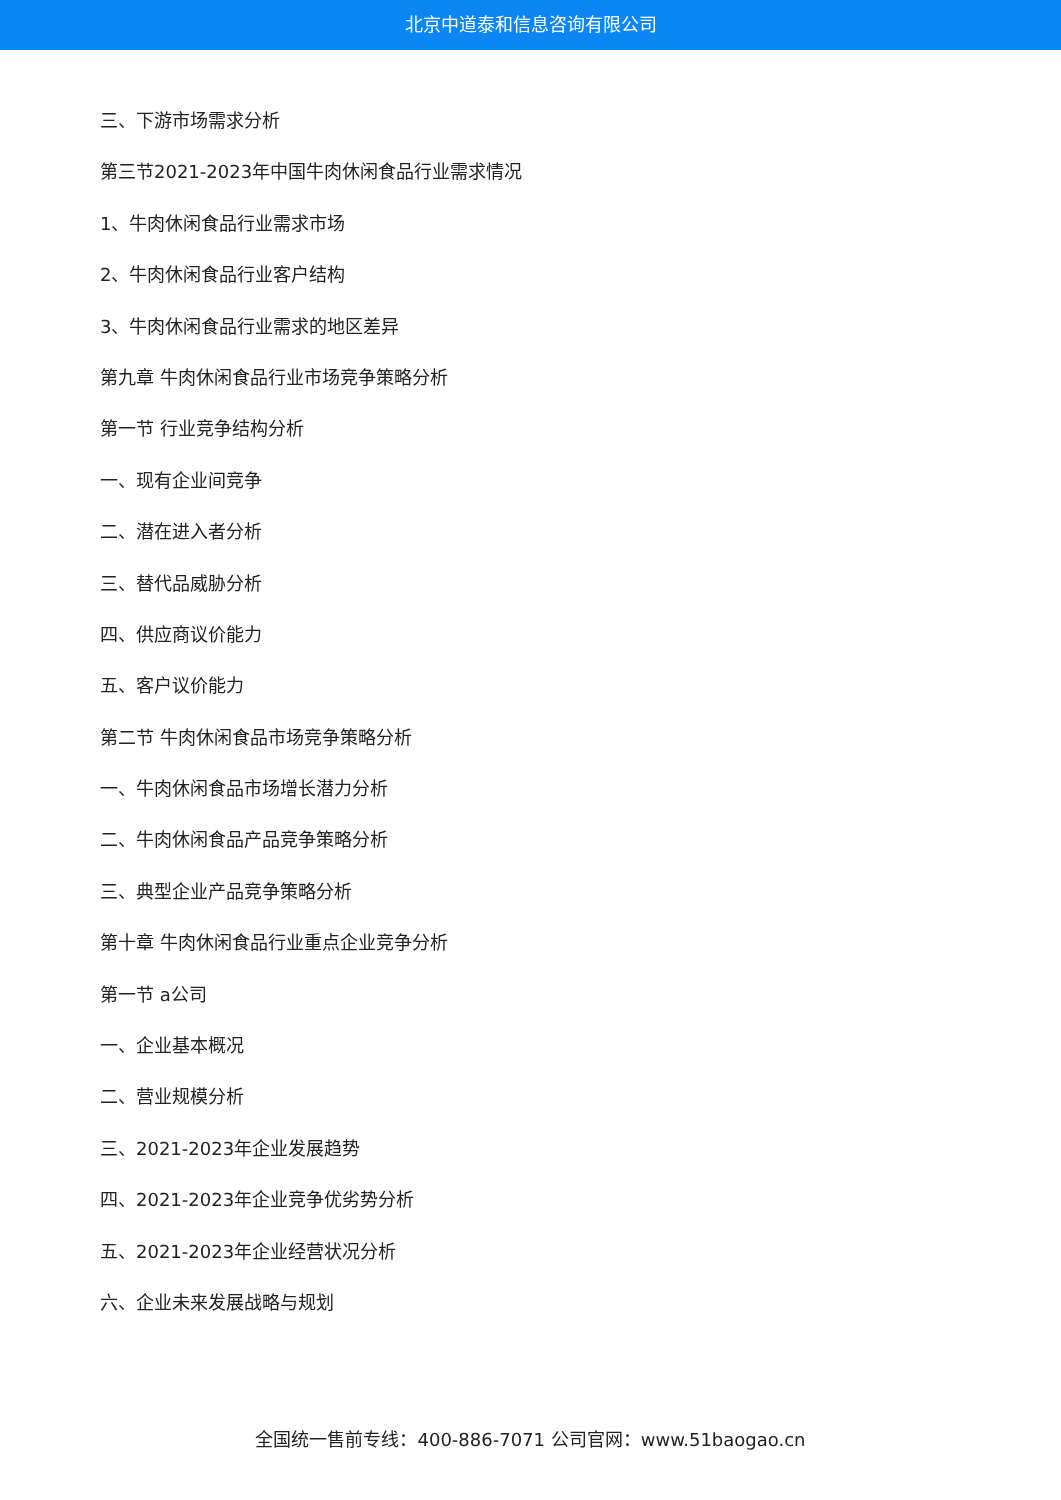北京中道泰和信息咨询有限公司
三、下游市场需求分析
第三节2021-2023年中国牛肉休闲食品行业需求情况
1、牛肉休闲食品行业需求市场
2、牛肉休闲食品行业客户结构
3、牛肉休闲食品行业需求的地区差异
第九章 牛肉休闲食品行业市场竞争策略分析
第一节 行业竞争结构分析
一、现有企业间竞争
二、潜在进入者分析
三、替代品威胁分析
四、供应商议价能力
五、客户议价能力
第二节 牛肉休闲食品市场竞争策略分析
一、牛肉休闲食品市场增长潜力分析
二、牛肉休闲食品产品竞争策略分析
三、典型企业产品竞争策略分析
第十章 牛肉休闲食品行业重点企业竞争分析
第一节 a公司
一、企业基本概况
二、营业规模分析
三、2021-2023年企业发展趋势
四、2021-2023年企业竞争优劣势分析
五、2021-2023年企业经营状况分析
六、企业未来发展战略与规划
全国统一售前专线：400-886-7071 公司官网：www.51baogao.cn